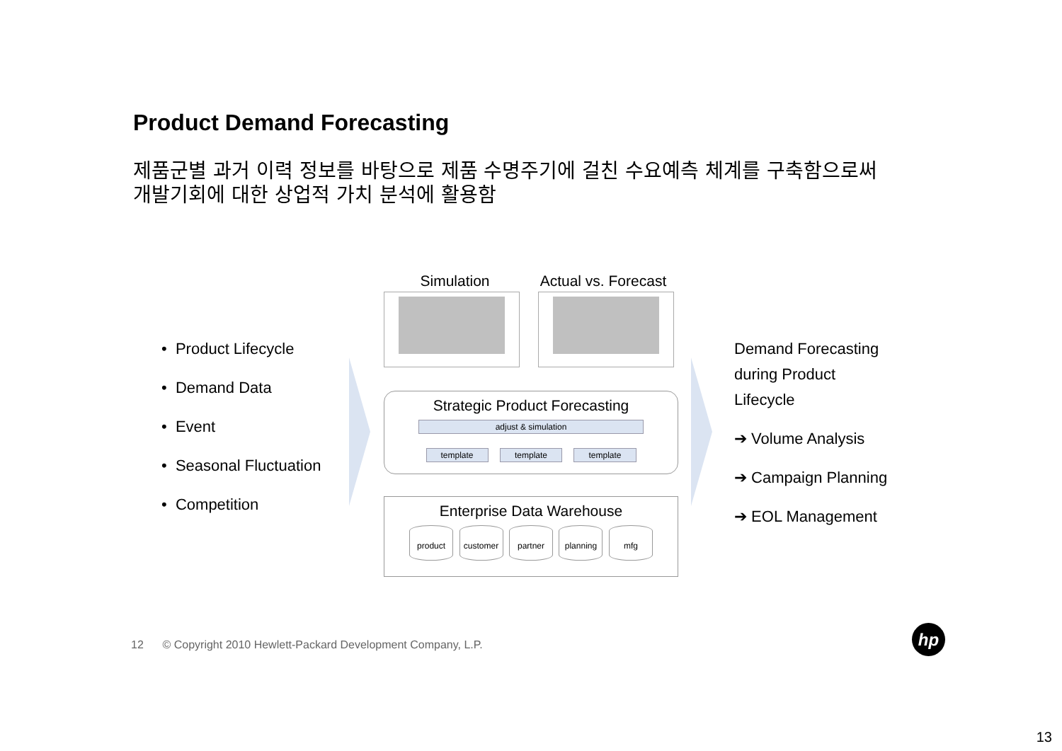Product Demand Forecasting
제품군별 과거 이력 정보를 바탕으로 제품 수명주기에 걸친 수요예측 체계를 구축함으로써
개발기회에 대한 상업적 가치 분석에 활용함
• Product Lifecycle
• Demand Data
• Event
• Seasonal Fluctuation
• Competition
Simulation Actual vs. Forecast
Strategic Product Forecasting
adjust & simulation
template template template
Enterprise Data Warehouse
product customer partner planning mfg
Demand Forecasting
during Product
Lifecycle
➔ Volume Analysis
➔ Campaign Planning
➔ EOL Management
12 © Copyright 2010 Hewlett-Packard Development Company, L.P.
hp
13